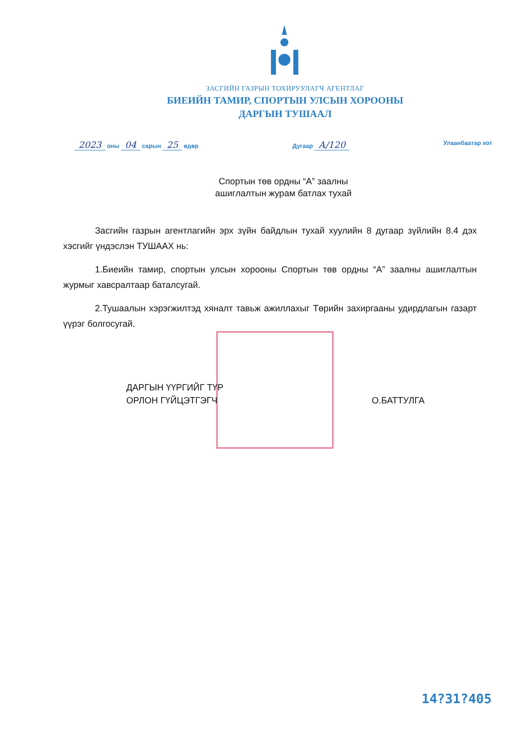ЗАСГИЙН ГАЗРЫН ТОХИРУУЛАГЧ АГЕНТЛАГ
БИЕИЙН ТАМИР, СПОРТЫН УЛСЫН ХОРООНЫ
ДАРГЫН ТУШААЛ
2023 оны 04 сарын 25 өдөр Дугаар А/120
Улаанбаатар хот
Спортын төв ордны “А” заалны
ашиглалтын журам батлах тухай
Засгийн газрын агентлагийн эрх зүйн байдлын тухай хуулийн 8 дугаар зүйлийн 8.4 дэх хэсгийг үндэслэн ТУШААХ нь:
1.Биеийн тамир, спортын улсын хорооны Спортын төв ордны “А” заалны ашиглалтын журмыг хавсралтаар баталсугай.
2.Тушаалын хэрэгжилтэд хяналт тавьж ажиллахыг Төрийн захиргааны удирдлагын газарт үүрэг болгосугай.
ДАРГЫН ҮҮРГИЙГ ТҮР
ОРЛОН ГҮЙЦЭТГЭГЧ
О.БАТТУЛГА
14?31?405